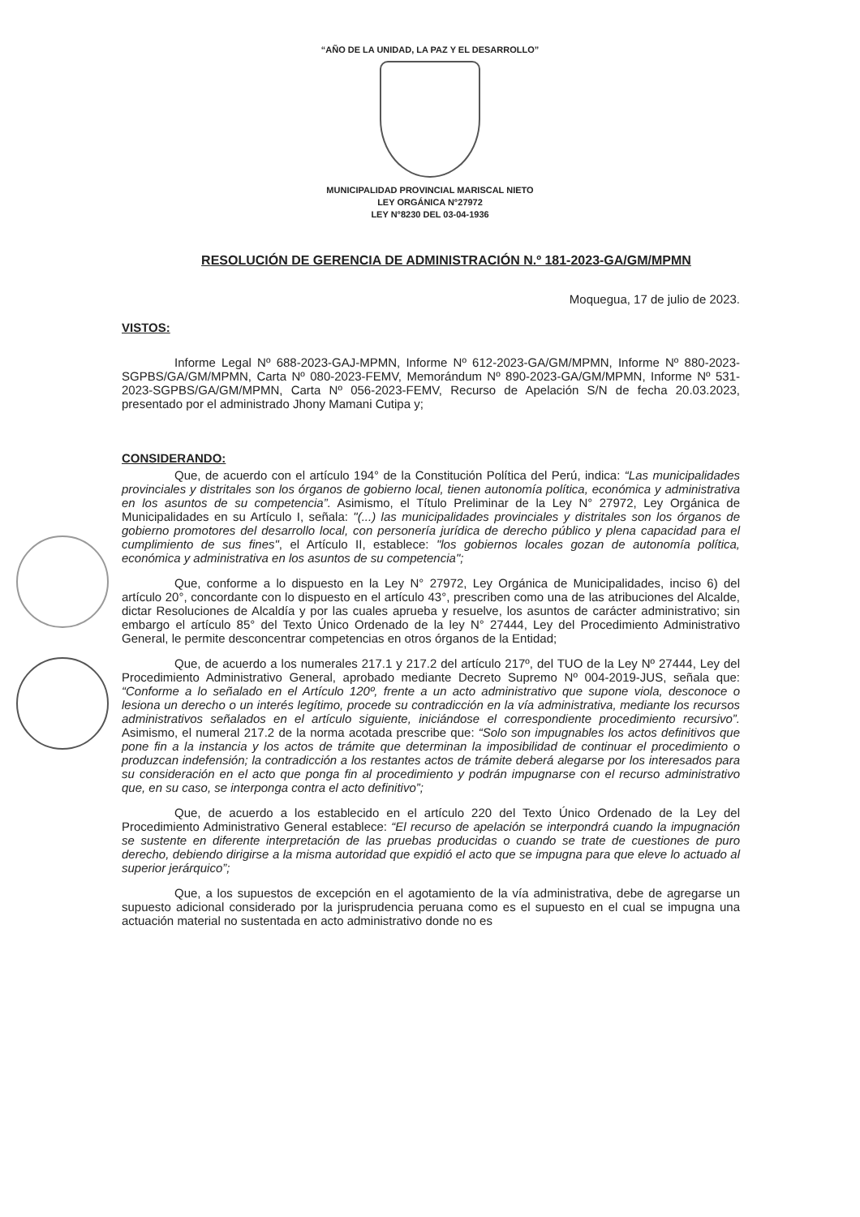“AÑO DE LA UNIDAD, LA PAZ Y EL DESARROLLO”
MUNICIPALIDAD PROVINCIAL MARISCAL NIETO
LEY ORGÁNICA N°27972
LEY N°8230 DEL 03-04-1936
RESOLUCIÓN DE GERENCIA DE ADMINISTRACIÓN N.º 181-2023-GA/GM/MPMN
Moquegua, 17 de julio de 2023.
VISTOS:
Informe Legal Nº 688-2023-GAJ-MPMN, Informe Nº 612-2023-GA/GM/MPMN, Informe Nº 880-2023-SGPBS/GA/GM/MPMN, Carta Nº 080-2023-FEMV, Memorándum Nº 890-2023-GA/GM/MPMN, Informe Nº 531-2023-SGPBS/GA/GM/MPMN, Carta Nº 056-2023-FEMV, Recurso de Apelación S/N de fecha 20.03.2023, presentado por el administrado Jhony Mamani Cutipa y;
CONSIDERANDO:
Que, de acuerdo con el artículo 194° de la Constitución Política del Perú, indica: “Las municipalidades provinciales y distritales son los órganos de gobierno local, tienen autonomía política, económica y administrativa en los asuntos de su competencia”. Asimismo, el Título Preliminar de la Ley N° 27972, Ley Orgánica de Municipalidades en su Artículo I, señala: "(...) las municipalidades provinciales y distritales son los órganos de gobierno promotores del desarrollo local, con personería jurídica de derecho público y plena capacidad para el cumplimiento de sus fines", el Artículo II, establece: "los gobiernos locales gozan de autonomía política, económica y administrativa en los asuntos de su competencia";
Que, conforme a lo dispuesto en la Ley N° 27972, Ley Orgánica de Municipalidades, inciso 6) del artículo 20°, concordante con lo dispuesto en el artículo 43°, prescriben como una de las atribuciones del Alcalde, dictar Resoluciones de Alcaldía y por las cuales aprueba y resuelve, los asuntos de carácter administrativo; sin embargo el artículo 85° del Texto Único Ordenado de la ley N° 27444, Ley del Procedimiento Administrativo General, le permite desconcentrar competencias en otros órganos de la Entidad;
Que, de acuerdo a los numerales 217.1 y 217.2 del artículo 217º, del TUO de la Ley Nº 27444, Ley del Procedimiento Administrativo General, aprobado mediante Decreto Supremo Nº 004-2019-JUS, señala que: “Conforme a lo señalado en el Artículo 120º, frente a un acto administrativo que supone viola, desconoce o lesiona un derecho o un interés legítimo, procede su contradicción en la vía administrativa, mediante los recursos administrativos señalados en el artículo siguiente, iniciándose el correspondiente procedimiento recursivo”. Asimismo, el numeral 217.2 de la norma acotada prescribe que: “Solo son impugnables los actos definitivos que pone fin a la instancia y los actos de trámite que determinan la imposibilidad de continuar el procedimiento o produzcan indefensión; la contradicción a los restantes actos de trámite deberá alegarse por los interesados para su consideración en el acto que ponga fin al procedimiento y podrán impugnarse con el recurso administrativo que, en su caso, se interponga contra el acto definitivo”;
Que, de acuerdo a los establecido en el artículo 220 del Texto Único Ordenado de la Ley del Procedimiento Administrativo General establece: “El recurso de apelación se interpondrá cuando la impugnación se sustente en diferente interpretación de las pruebas producidas o cuando se trate de cuestiones de puro derecho, debiendo dirigirse a la misma autoridad que expidió el acto que se impugna para que eleve lo actuado al superior jerárquico”;
Que, a los supuestos de excepción en el agotamiento de la vía administrativa, debe de agregarse un supuesto adicional considerado por la jurisprudencia peruana como es el supuesto en el cual se impugna una actuación material no sustentada en acto administrativo donde no es